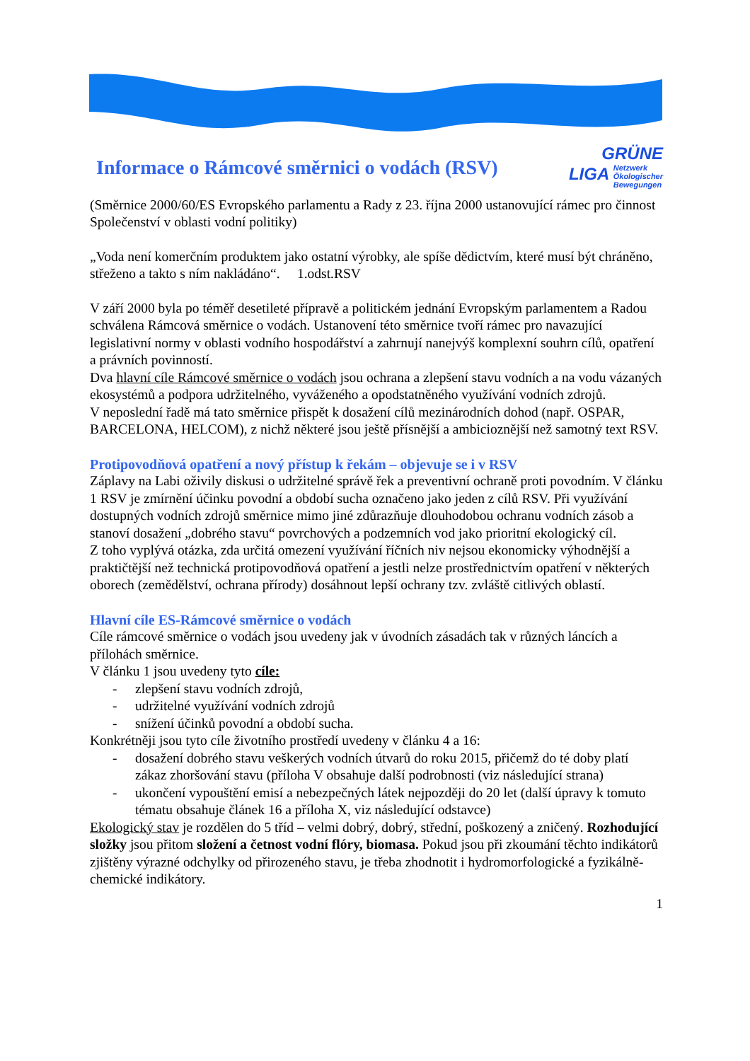GRÜNE
LIGA Netzwerk
Ökologischer
Bewegungen
Informace o Rámcové směrnici o vodách (RSV)
(Směrnice 2000/60/ES Evropského parlamentu a Rady z 23. října 2000 ustanovující rámec pro činnost Společenství v oblasti vodní politiky)
„Voda není komerčním produktem jako ostatní výrobky, ale spíše dědictvím, které musí být chráněno, střeženo a takto s ním nakládáno“. 1.odst.RSV
V září 2000 byla po téměř desetileté přípravě a politickém jednání Evropským parlamentem a Radou schválena Rámcová směrnice o vodách. Ustanovení této směrnice tvoří rámec pro navazující legislativní normy v oblasti vodního hospodářství a zahrnují nanejvýš komplexní souhrn cílů, opatření a právních povinností.
Dva hlavní cíle Rámcové směrnice o vodách jsou ochrana a zlepšení stavu vodních a na vodu vázaných ekosystémů a podpora udržitelného, vyváženého a opodstatněného využívání vodních zdrojů.
V neposlední řadě má tato směrnice přispět k dosažení cílů mezinárodních dohod (např. OSPAR, BARCELONA, HELCOM), z nichž některé jsou ještě přísnější a ambicioznější než samotný text RSV.
Protipovodňová opatření a nový přístup k řekám – objevuje se i v RSV
Záplavy na Labi oživily diskusi o udržitelné správě řek a preventivní ochraně proti povodním. V článku 1 RSV je zmírnění účinku povodní a období sucha označeno jako jeden z cílů RSV. Při využívání dostupných vodních zdrojů směrnice mimo jiné zdůrazňuje dlouhodobou ochranu vodních zásob a stanoví dosažení „dobrého stavu“ povrchových a podzemních vod jako prioritní ekologický cíl.
Z toho vyplývá otázka, zda určitá omezení využívání říčních niv nejsou ekonomicky výhodnější a praktičtější než technická protipovodňová opatření a jestli nelze prostřednictvím opatření v některých oborech (zemědělství, ochrana přírody) dosáhnout lepší ochrany tzv. zvláště citlivých oblastí.
Hlavní cíle ES-Rámcové směrnice o vodách
Cíle rámcové směrnice o vodách jsou uvedeny jak v úvodních zásadách tak v různých láncích a přílohách směrnice.
V článku 1 jsou uvedeny tyto cíle:
- zlepšení stavu vodních zdrojů,
- udržitelné využívání vodních zdrojů
- snížení účinků povodní a období sucha.
Konkrétněji jsou tyto cíle životního prostředí uvedeny v článku 4 a 16:
- dosažení dobrého stavu veškerých vodních útvarů do roku 2015, přičemž do té doby platí zákaz zhoršování stavu (příloha V obsahuje další podrobnosti (viz následující strana)
- ukončení vypouštění emisí a nebezpečných látek nejpozději do 20 let (další úpravy k tomuto tématu obsahuje článek 16 a příloha X, viz následující odstavce)
Ekologický stav je rozdělen do 5 tříd – velmi dobrý, dobrý, střední, poškozený a zničený. Rozhodující složky jsou přitom složení a četnost vodní flóry, biomasa. Pokud jsou při zkoumání těchto indikátorů zjištěny výrazné odchylky od přirozeného stavu, je třeba zhodnotit i hydromorfologické a fyzikálně-chemické indikátory.
1